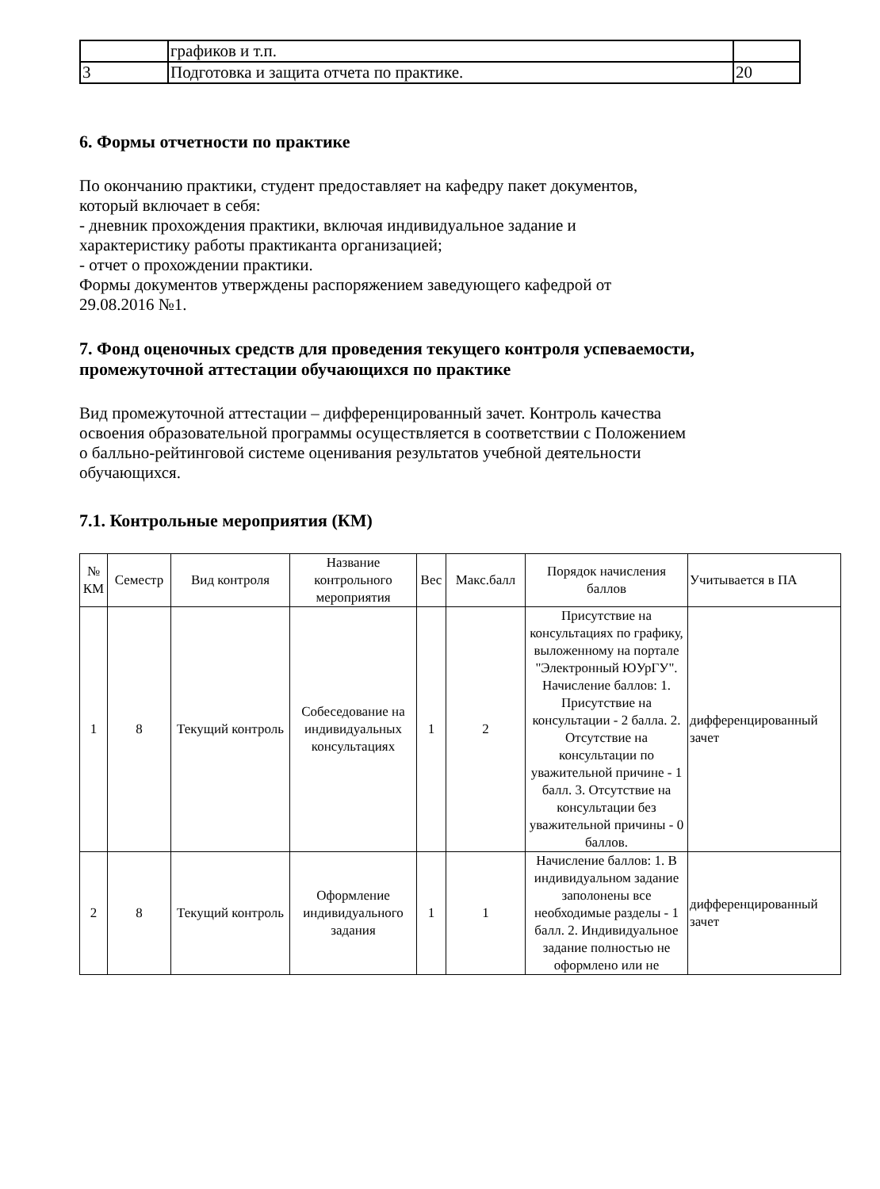| | графиков и т.п. | |
| 3 | Подготовка и защита отчета по практике. | 20 |
6. Формы отчетности по практике
По окончанию практики, студент предоставляет на кафедру пакет документов,
который включает в себя:
- дневник прохождения практики, включая индивидуальное задание и
характеристику работы практиканта организацией;
- отчет о прохождении практики.
Формы документов утверждены распоряжением заведующего кафедрой от
29.08.2016 №1.
7. Фонд оценочных средств для проведения текущего контроля успеваемости,
промежуточной аттестации обучающихся по практике
Вид промежуточной аттестации – дифференцированный зачет. Контроль качества
освоения образовательной программы осуществляется в соответствии с Положением
о балльно-рейтинговой системе оценивания результатов учебной деятельности
обучающихся.
7.1. Контрольные мероприятия (КМ)
| № КМ | Семестр | Вид контроля | Название контрольного мероприятия | Вес | Макс.балл | Порядок начисления баллов | Учитывается в ПА |
| --- | --- | --- | --- | --- | --- | --- | --- |
| 1 | 8 | Текущий контроль | Собеседование на индивидуальных консультациях | 1 | 2 | Присутствие на консультациях по графику, выложенному на портале "Электронный ЮУрГУ". Начисление баллов: 1. Присутствие на консультации - 2 балла. 2. Отсутствие на консультации по уважительной причине - 1 балл. 3. Отсутствие на консультации без уважительной причины - 0 баллов. | дифференцированный зачет |
| 2 | 8 | Текущий контроль | Оформление индивидуального задания | 1 | 1 | Начисление баллов: 1. В индивидуальном задание заполонены все необходимые разделы - 1 балл. 2. Индивидуальное задание полностью не оформлено или не | дифференцированный зачет |